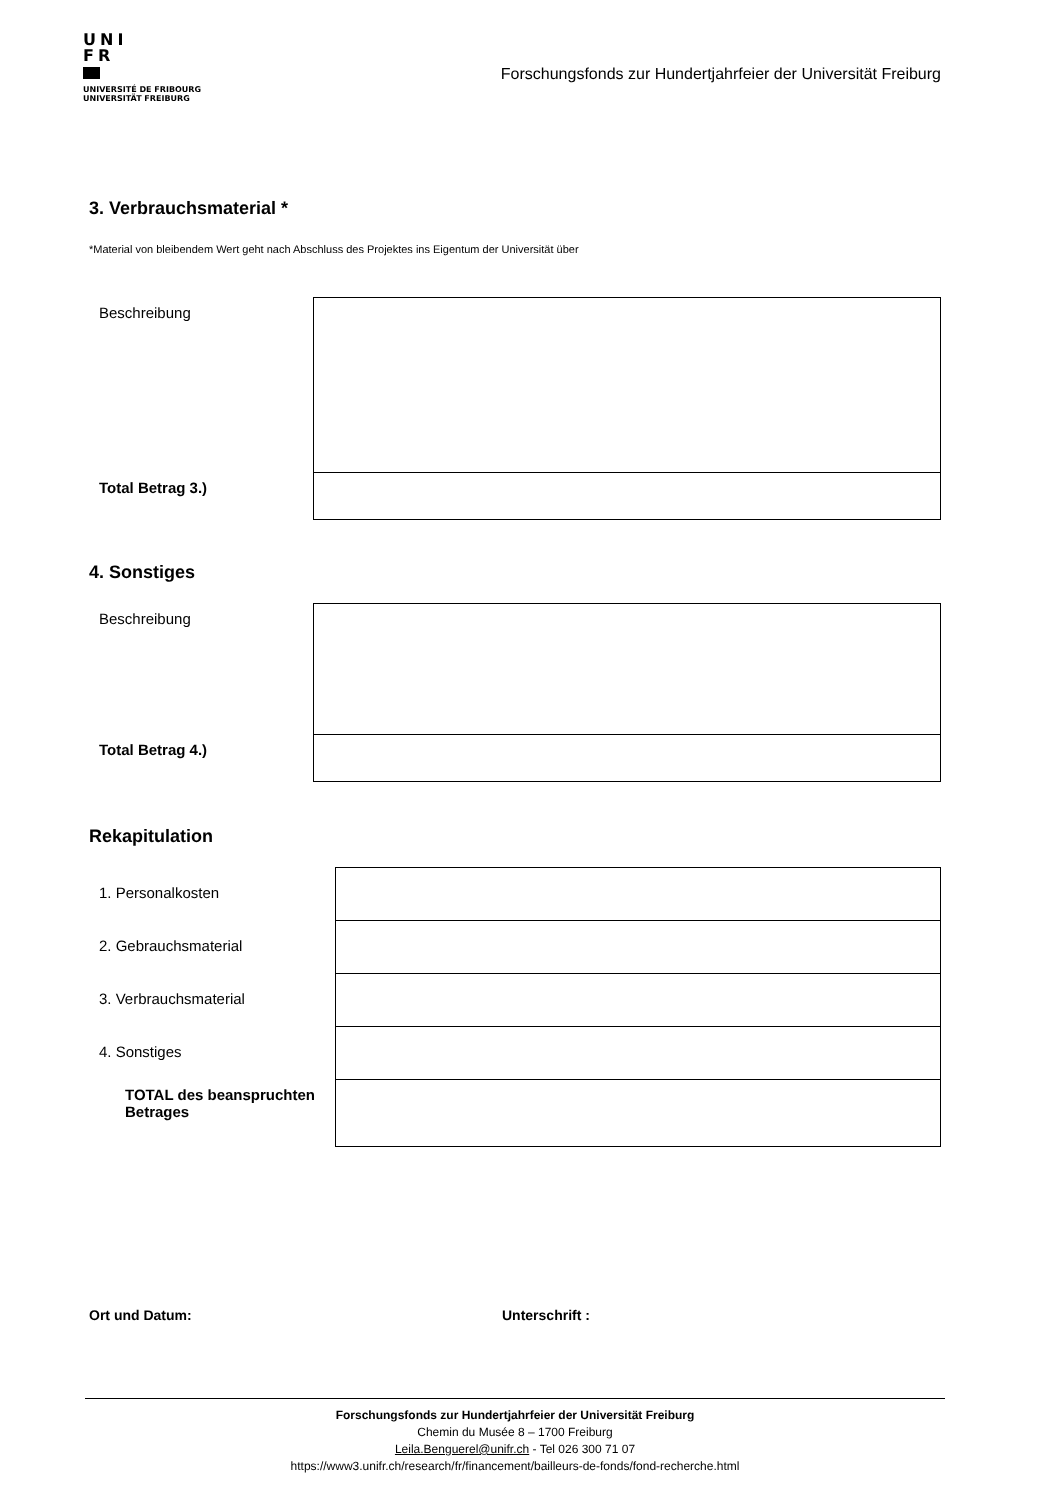UNI
FR
UNIVERSITÉ DE FRIBOURG
UNIVERSITÄT FREIBURG
Forschungsfonds zur Hundertjahrfeier der Universität Freiburg
3. Verbrauchsmaterial *
*Material von bleibendem Wert geht nach Abschluss des Projektes ins Eigentum der Universität über
| Beschreibung | |
| Total Betrag 3.) | |
4. Sonstiges
| Beschreibung | |
| Total Betrag 4.) | |
Rekapitulation
| 1. Personalkosten | |
| 2. Gebrauchsmaterial | |
| 3. Verbrauchsmaterial | |
| 4. Sonstiges | |
| TOTAL des beanspruchten Betrages | |
Ort und Datum: Unterschrift :
Forschungsfonds zur Hundertjahrfeier der Universität Freiburg
Chemin du Musée 8 – 1700 Freiburg
Leila.Benguerel@unifr.ch - Tel 026 300 71 07
https://www3.unifr.ch/research/fr/financement/bailleurs-de-fonds/fond-recherche.html